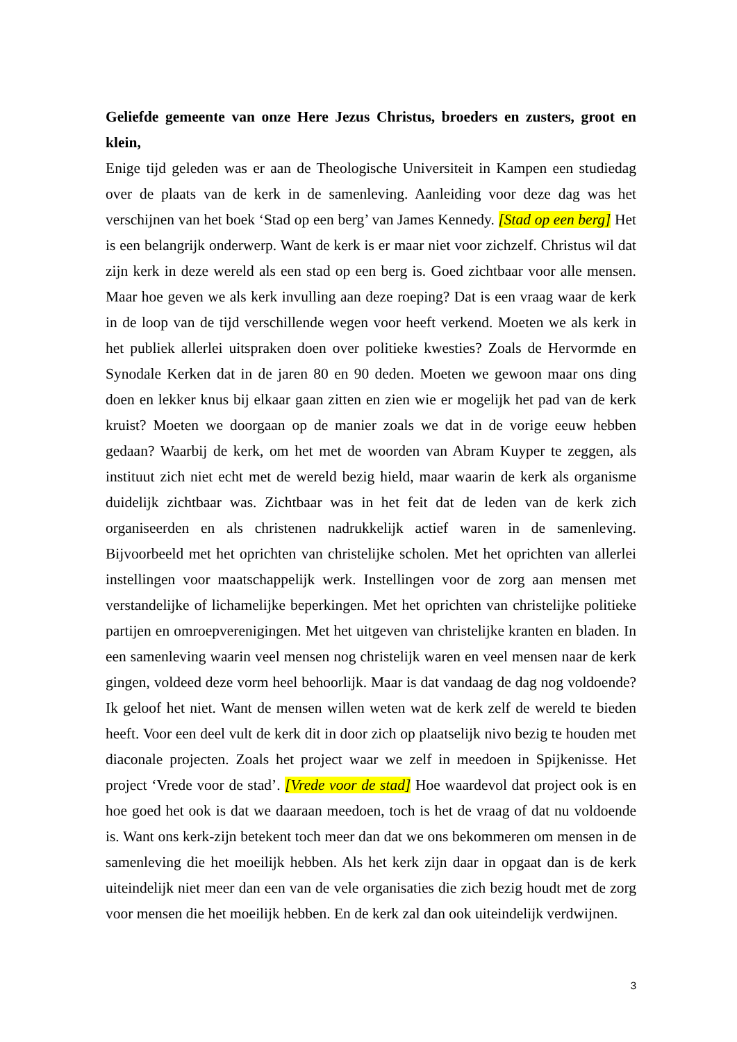Geliefde gemeente van onze Here Jezus Christus, broeders en zusters, groot en klein,
Enige tijd geleden was er aan de Theologische Universiteit in Kampen een studiedag over de plaats van de kerk in de samenleving. Aanleiding voor deze dag was het verschijnen van het boek ‘Stad op een berg’ van James Kennedy. [Stad op een berg] Het is een belangrijk onderwerp. Want de kerk is er maar niet voor zichzelf. Christus wil dat zijn kerk in deze wereld als een stad op een berg is. Goed zichtbaar voor alle mensen. Maar hoe geven we als kerk invulling aan deze roeping? Dat is een vraag waar de kerk in de loop van de tijd verschillende wegen voor heeft verkend. Moeten we als kerk in het publiek allerlei uitspraken doen over politieke kwesties? Zoals de Hervormde en Synodale Kerken dat in de jaren 80 en 90 deden. Moeten we gewoon maar ons ding doen en lekker knus bij elkaar gaan zitten en zien wie er mogelijk het pad van de kerk kruist? Moeten we doorgaan op de manier zoals we dat in de vorige eeuw hebben gedaan? Waarbij de kerk, om het met de woorden van Abram Kuyper te zeggen, als instituut zich niet echt met de wereld bezig hield, maar waarin de kerk als organisme duidelijk zichtbaar was. Zichtbaar was in het feit dat de leden van de kerk zich organiseerden en als christenen nadrukkelijk actief waren in de samenleving. Bijvoorbeeld met het oprichten van christelijke scholen. Met het oprichten van allerlei instellingen voor maatschappelijk werk. Instellingen voor de zorg aan mensen met verstandelijke of lichamelijke beperkingen. Met het oprichten van christelijke politieke partijen en omroepverenigingen. Met het uitgeven van christelijke kranten en bladen. In een samenleving waarin veel mensen nog christelijk waren en veel mensen naar de kerk gingen, voldeed deze vorm heel behoorlijk. Maar is dat vandaag de dag nog voldoende? Ik geloof het niet. Want de mensen willen weten wat de kerk zelf de wereld te bieden heeft. Voor een deel vult de kerk dit in door zich op plaatselijk nivo bezig te houden met diaconale projecten. Zoals het project waar we zelf in meedoen in Spijkenisse. Het project ‘Vrede voor de stad’. [Vrede voor de stad] Hoe waardevol dat project ook is en hoe goed het ook is dat we daaraan meedoen, toch is het de vraag of dat nu voldoende is. Want ons kerk-zijn betekent toch meer dan dat we ons bekommeren om mensen in de samenleving die het moeilijk hebben. Als het kerk zijn daar in opgaat dan is de kerk uiteindelijk niet meer dan een van de vele organisaties die zich bezig houdt met de zorg voor mensen die het moeilijk hebben. En de kerk zal dan ook uiteindelijk verdwijnen.
3